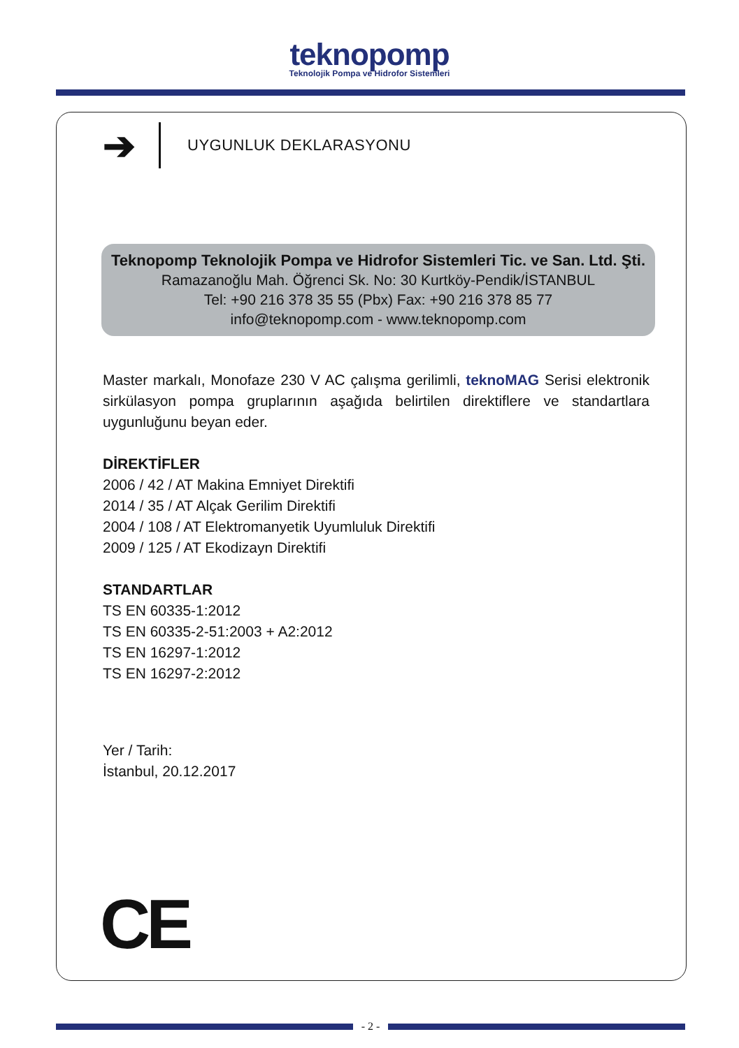teknopomp
Teknolojik Pompa ve Hidrofor Sistemleri
➔
UYGUNLUK DEKLARASYONU
Teknopomp Teknolojik Pompa ve Hidrofor Sistemleri Tic. ve San. Ltd. Şti.
Ramazanoğlu Mah. Öğrenci Sk. No: 30 Kurtköy-Pendik/İSTANBUL
Tel: +90 216 378 35 55 (Pbx) Fax: +90 216 378 85 77
info@teknopomp.com - www.teknopomp.com
Master markalı, Monofaze 230 V AC çalışma gerilimli, teknoMAG Serisi elektronik sirkülasyon pompa gruplarının aşağıda belirtilen direktiflere ve standartlara uygunluğunu beyan eder.
DİREKTİFLER
2006 / 42 / AT Makina Emniyet Direktifi
2014 / 35 / AT Alçak Gerilim Direktifi
2004 / 108 / AT Elektromanyetik Uyumluluk Direktifi
2009 / 125 / AT Ekodizayn Direktifi
STANDARTLAR
TS EN 60335-1:2012
TS EN 60335-2-51:2003 + A2:2012
TS EN 16297-1:2012
TS EN 16297-2:2012
Yer / Tarih:
İstanbul, 20.12.2017
CE
- 2 -